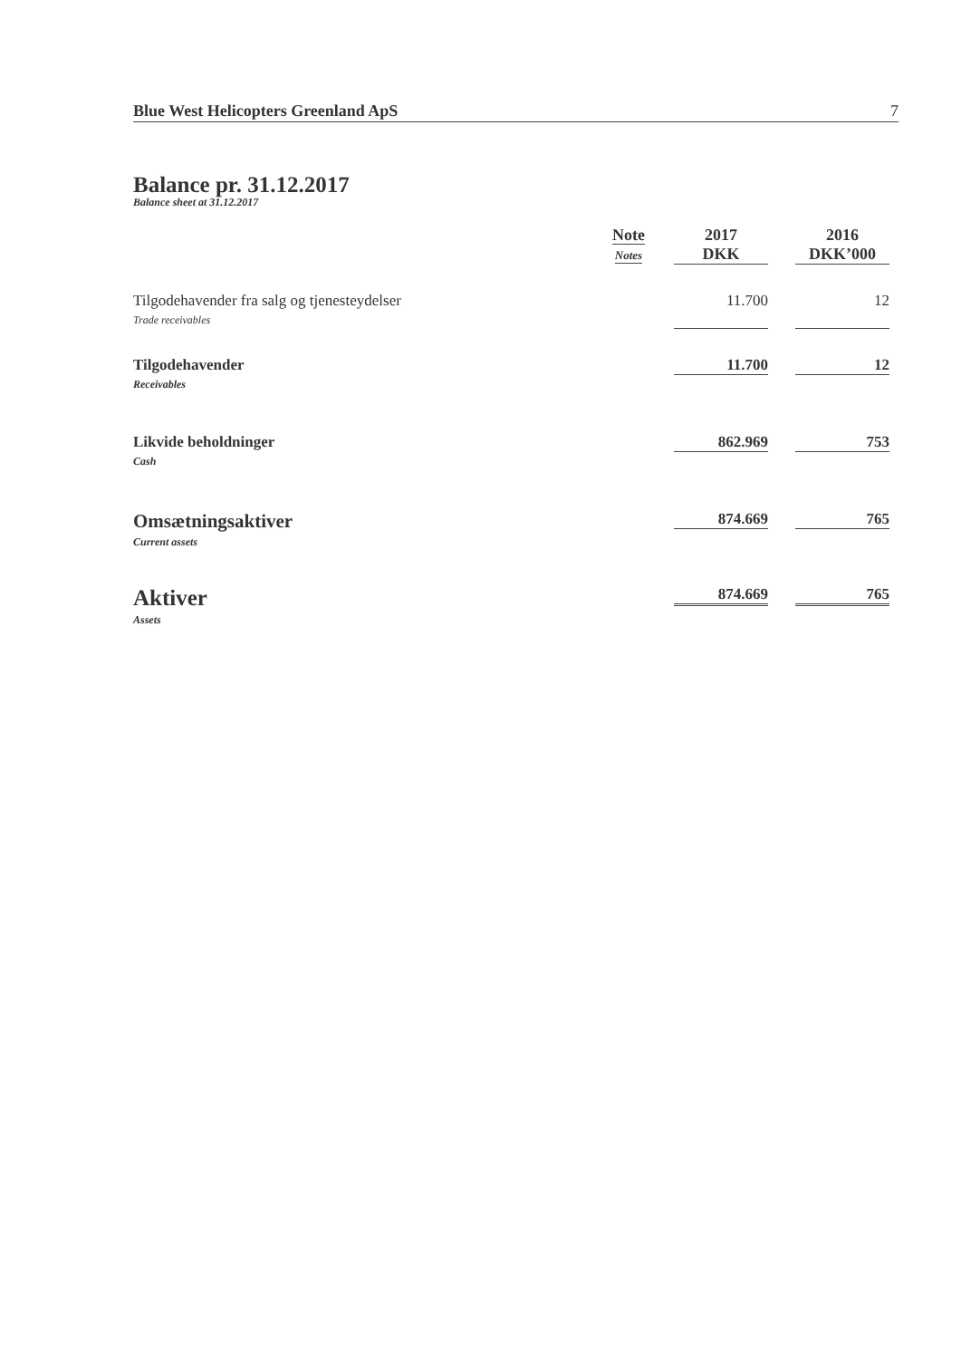Blue West Helicopters Greenland ApS 7
Balance pr. 31.12.2017
Balance sheet at 31.12.2017
| | Note Notes | | 2017 DKK | | 2016 DKK’000 |
| --- | --- | --- | --- | --- | --- |
| Tilgodehavender fra salg og tjenesteydelser Trade receivables | | | 11.700 | | 12 |
| Tilgodehavender Receivables | | | 11.700 | | 12 |
| Likvide beholdninger Cash | | | 862.969 | | 753 |
| Omsætningsaktiver Current assets | | | 874.669 | | 765 |
| Aktiver Assets | | | 874.669 | | 765 |